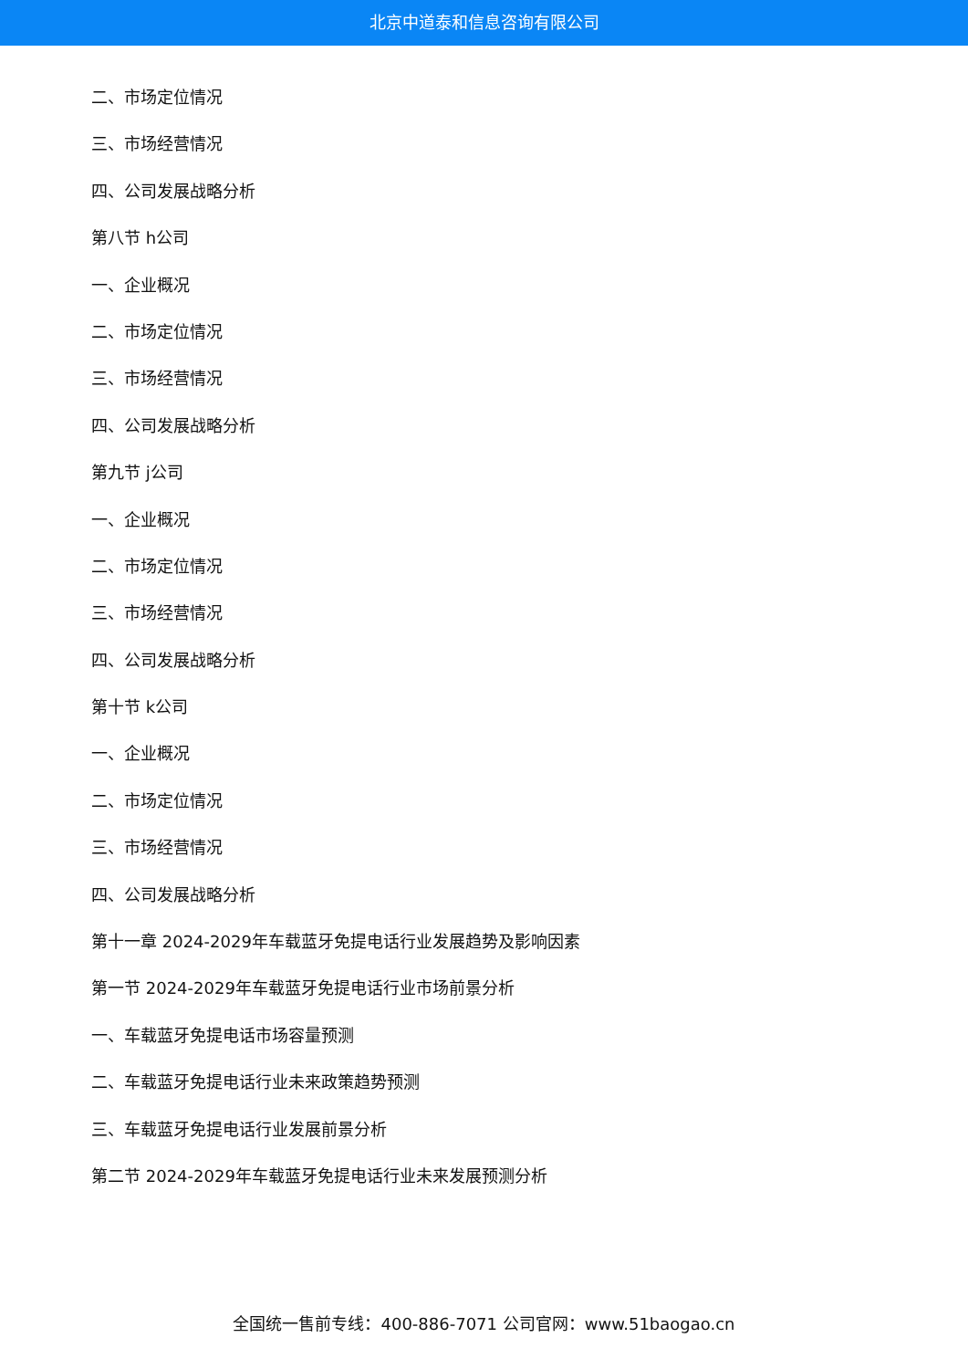北京中道泰和信息咨询有限公司
二、市场定位情况
三、市场经营情况
四、公司发展战略分析
第八节 h公司
一、企业概况
二、市场定位情况
三、市场经营情况
四、公司发展战略分析
第九节 j公司
一、企业概况
二、市场定位情况
三、市场经营情况
四、公司发展战略分析
第十节 k公司
一、企业概况
二、市场定位情况
三、市场经营情况
四、公司发展战略分析
第十一章 2024-2029年车载蓝牙免提电话行业发展趋势及影响因素
第一节 2024-2029年车载蓝牙免提电话行业市场前景分析
一、车载蓝牙免提电话市场容量预测
二、车载蓝牙免提电话行业未来政策趋势预测
三、车载蓝牙免提电话行业发展前景分析
第二节 2024-2029年车载蓝牙免提电话行业未来发展预测分析
全国统一售前专线：400-886-7071 公司官网：www.51baogao.cn